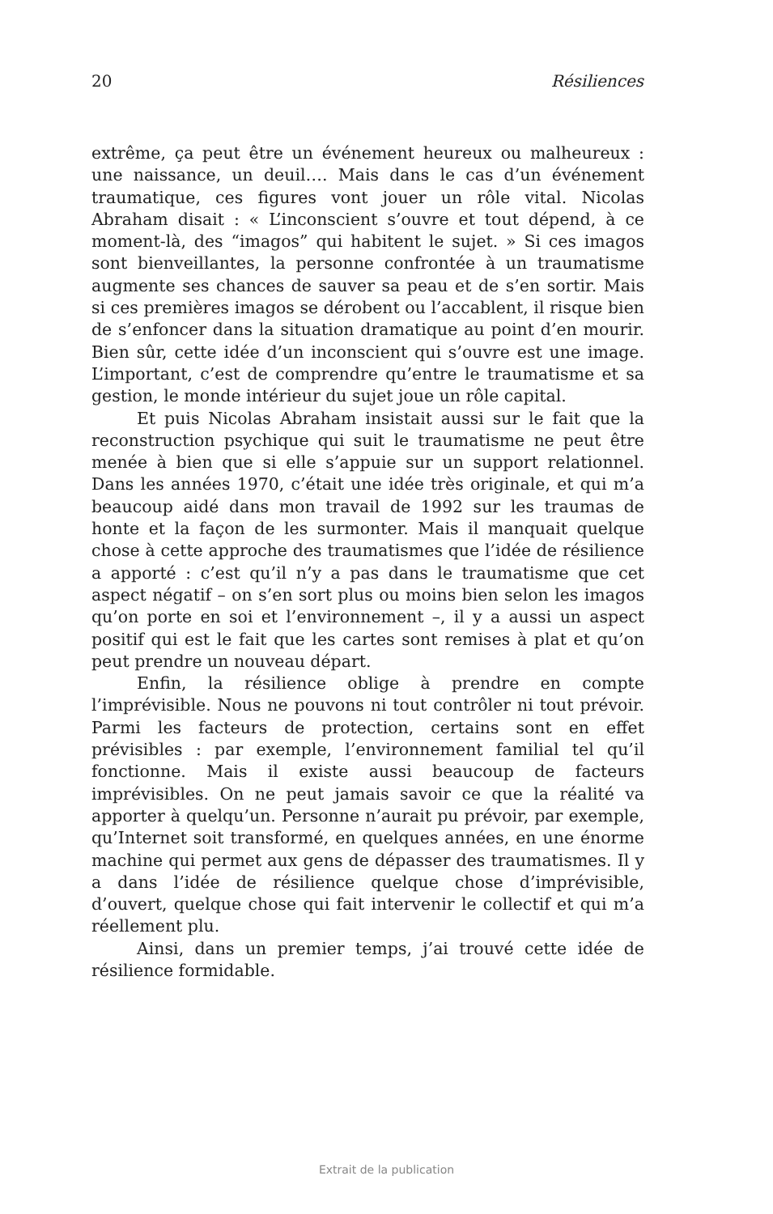20 Résiliences
extrême, ça peut être un événement heureux ou malheureux : une naissance, un deuil…. Mais dans le cas d’un événement traumatique, ces figures vont jouer un rôle vital. Nicolas Abraham disait : « L’inconscient s’ouvre et tout dépend, à ce moment-là, des “imagos” qui habitent le sujet. » Si ces imagos sont bienveillantes, la personne confrontée à un traumatisme augmente ses chances de sauver sa peau et de s’en sortir. Mais si ces premières imagos se dérobent ou l’accablent, il risque bien de s’enfoncer dans la situation dramatique au point d’en mourir. Bien sûr, cette idée d’un inconscient qui s’ouvre est une image. L’important, c’est de comprendre qu’entre le traumatisme et sa gestion, le monde intérieur du sujet joue un rôle capital.
Et puis Nicolas Abraham insistait aussi sur le fait que la reconstruction psychique qui suit le traumatisme ne peut être menée à bien que si elle s’appuie sur un support relationnel. Dans les années 1970, c’était une idée très originale, et qui m’a beaucoup aidé dans mon travail de 1992 sur les traumas de honte et la façon de les surmonter. Mais il manquait quelque chose à cette approche des traumatismes que l’idée de résilience a apporté : c’est qu’il n’y a pas dans le traumatisme que cet aspect négatif – on s’en sort plus ou moins bien selon les imagos qu’on porte en soi et l’environnement –, il y a aussi un aspect positif qui est le fait que les cartes sont remises à plat et qu’on peut prendre un nouveau départ.
Enfin, la résilience oblige à prendre en compte l’imprévisible. Nous ne pouvons ni tout contrôler ni tout prévoir. Parmi les facteurs de protection, certains sont en effet prévisibles : par exemple, l’environnement familial tel qu’il fonctionne. Mais il existe aussi beaucoup de facteurs imprévisibles. On ne peut jamais savoir ce que la réalité va apporter à quelqu’un. Personne n’aurait pu prévoir, par exemple, qu’Internet soit transformé, en quelques années, en une énorme machine qui permet aux gens de dépasser des traumatismes. Il y a dans l’idée de résilience quelque chose d’imprévisible, d’ouvert, quelque chose qui fait intervenir le collectif et qui m’a réellement plu.
Ainsi, dans un premier temps, j’ai trouvé cette idée de résilience formidable.
Extrait de la publication